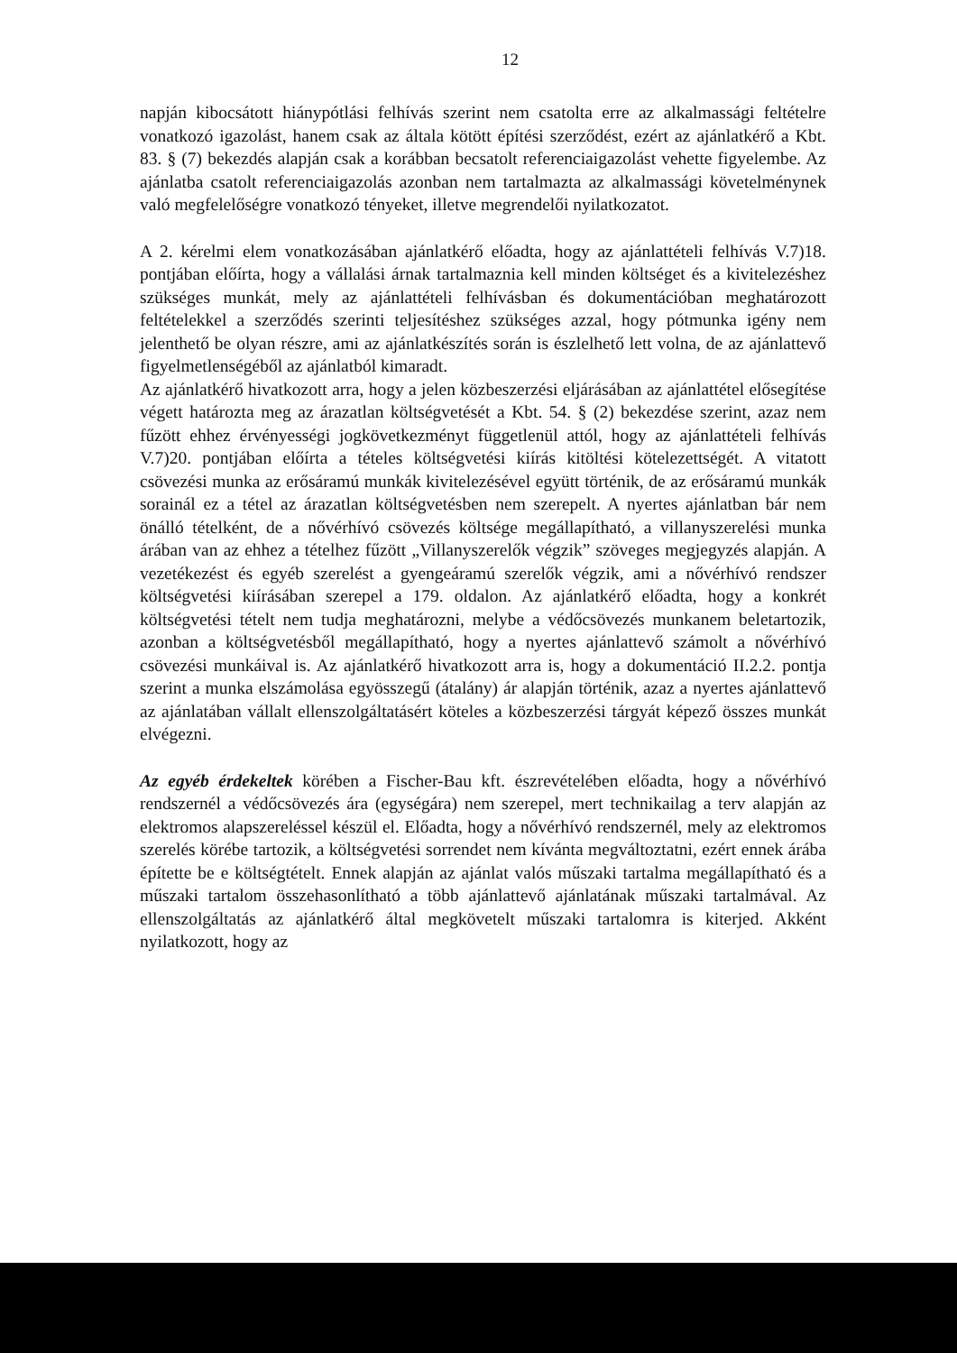12
napján kibocsátott hiánypótlási felhívás szerint nem csatolta erre az alkalmassági feltételre vonatkozó igazolást, hanem csak az általa kötött építési szerződést, ezért az ajánlatkérő a Kbt. 83. § (7) bekezdés alapján csak a korábban becsatolt referenciaigazolást vehette figyelembe. Az ajánlatba csatolt referenciaigazolás azonban nem tartalmazta az alkalmassági követelménynek való megfelelőségre vonatkozó tényeket, illetve megrendelői nyilatkozatot.
A 2. kérelmi elem vonatkozásában ajánlatkérő előadta, hogy az ajánlattételi felhívás V.7)18. pontjában előírta, hogy a vállalási árnak tartalmaznia kell minden költséget és a kivitelezéshez szükséges munkát, mely az ajánlattételi felhívásban és dokumentációban meghatározott feltételekkel a szerződés szerinti teljesítéshez szükséges azzal, hogy pótmunka igény nem jelenthető be olyan részre, ami az ajánlatkészítés során is észlelhető lett volna, de az ajánlattevő figyelmetlenségéből az ajánlatból kimaradt.
Az ajánlatkérő hivatkozott arra, hogy a jelen közbeszerzési eljárásában az ajánlattétel elősegítése végett határozta meg az árazatlan költségvetését a Kbt. 54. § (2) bekezdése szerint, azaz nem fűzött ehhez érvényességi jogkövetkezményt függetlenül attól, hogy az ajánlattételi felhívás V.7)20. pontjában előírta a tételes költségvetési kiírás kitöltési kötelezettségét. A vitatott csövezési munka az erősáramú munkák kivitelezésével együtt történik, de az erősáramú munkák sorainál ez a tétel az árazatlan költségvetésben nem szerepelt. A nyertes ajánlatban bár nem önálló tételként, de a nővérhívó csövezés költsége megállapítható, a villanyszerelési munka árában van az ehhez a tételhez fűzött „Villanyszerelők végzik” szöveges megjegyzés alapján. A vezetékezést és egyéb szerelést a gyengeáramú szerelők végzik, ami a nővérhívó rendszer költségvetési kiírásában szerepel a 179. oldalon. Az ajánlatkérő előadta, hogy a konkrét költségvetési tételt nem tudja meghatározni, melybe a védőcsövezés munkanem beletartozik, azonban a költségvetésből megállapítható, hogy a nyertes ajánlattevő számolt a nővérhívó csövezési munkáival is. Az ajánlatkérő hivatkozott arra is, hogy a dokumentáció II.2.2. pontja szerint a munka elszámolása egyösszegű (átalány) ár alapján történik, azaz a nyertes ajánlattevő az ajánlatában vállalt ellenszolgáltatásért köteles a közbeszerzési tárgyát képező összes munkát elvégezni.
Az egyéb érdekeltek körében a Fischer-Bau kft. észrevételében előadta, hogy a nővérhívó rendszernél a védőcsövezés ára (egységára) nem szerepel, mert technikailag a terv alapján az elektromos alapszereléssel készül el. Előadta, hogy a nővérhívó rendszernél, mely az elektromos szerelés körébe tartozik, a költségvetési sorrendet nem kívánta megváltoztatni, ezért ennek árába építette be e költségtételt. Ennek alapján az ajánlat valós műszaki tartalma megállapítható és a műszaki tartalom összehasonlítható a több ajánlattevő ajánlatának műszaki tartalmával. Az ellenszolgáltatás az ajánlatkérő által megkövetelt műszaki tartalomra is kiterjed. Akként nyilatkozott, hogy az